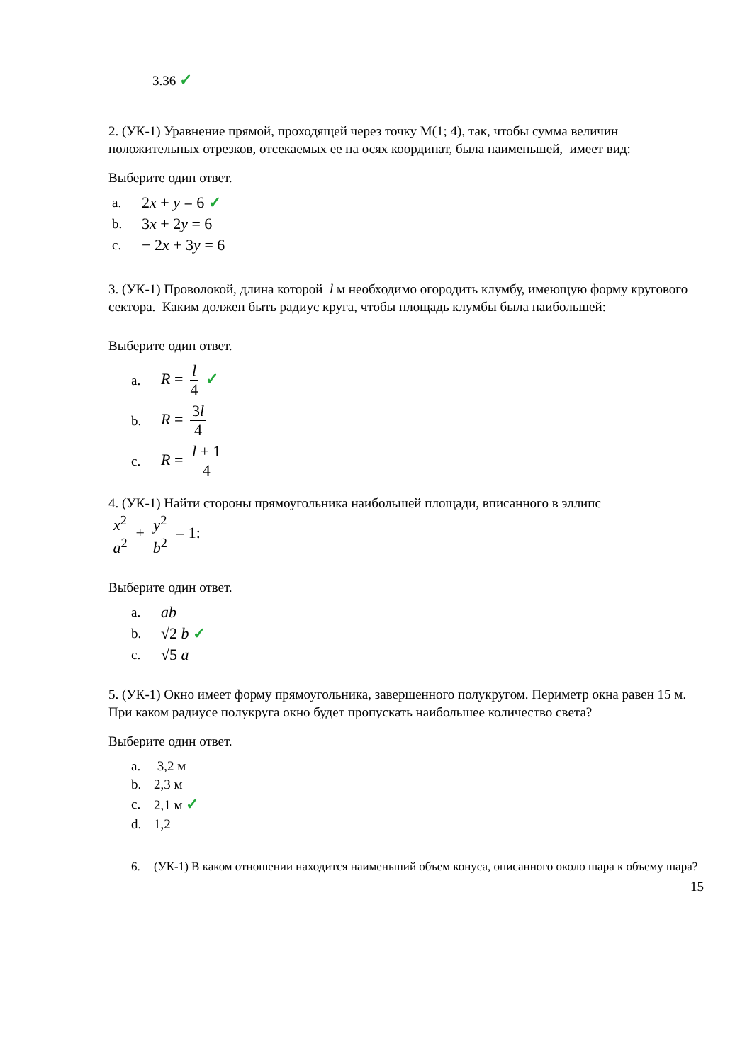3.36 ✓
2. (УК-1) Уравнение прямой, проходящей через точку М(1; 4), так, чтобы сумма величин положительных отрезков, отсекаемых ее на осях координат, была наименьшей, имеет вид:
Выберите один ответ.
a. 2x + y = 6 ✓
b. 3x + 2y = 6
c. − 2x + 3y = 6
3. (УК-1) Проволокой, длина которой l м необходимо огородить клумбу, имеющую форму кругового сектора. Каким должен быть радиус круга, чтобы площадь клумбы была наибольшей:
Выберите один ответ.
a. R = l 4 ✓
b. R = 3l 4
c. R = l + 1 4
4. (УК-1) Найти стороны прямоугольника наибольшей площади, вписанного в эллипс
x<sup>2</sup> a<sup>2</sup> + y<sup>2</sup> b<sup>2</sup> = 1:
Выберите один ответ.
a. ab
b. √2 b ✓
c. √5 a
5. (УК-1) Окно имеет форму прямоугольника, завершенного полукругом. Периметр окна равен 15 м. При каком радиусе полукруга окно будет пропускать наибольшее количество света?
Выберите один ответ.
a. 3,2 м
b. 2,3 м
c. 2,1 м ✓
d. 1,2
6. (УК-1) В каком отношении находится наименьший объем конуса, описанного около шара к объему шара?
15